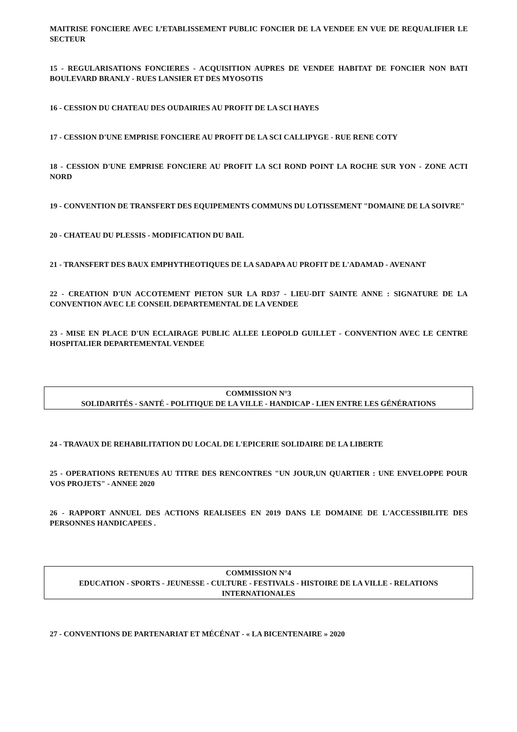MAITRISE FONCIERE AVEC L’ETABLISSEMENT PUBLIC FONCIER DE LA VENDEE EN VUE DE REQUALIFIER LE SECTEUR
15 - REGULARISATIONS FONCIERES - ACQUISITION AUPRES DE VENDEE HABITAT DE FONCIER NON BATI BOULEVARD BRANLY - RUES LANSIER ET DES MYOSOTIS
16 - CESSION DU CHATEAU DES OUDAIRIES AU PROFIT DE LA SCI HAYES
17 - CESSION D'UNE EMPRISE FONCIERE AU PROFIT DE LA SCI CALLIPYGE - RUE RENE COTY
18 - CESSION D'UNE EMPRISE FONCIERE AU PROFIT LA SCI ROND POINT LA ROCHE SUR YON - ZONE ACTI NORD
19 - CONVENTION DE TRANSFERT DES EQUIPEMENTS COMMUNS DU LOTISSEMENT "DOMAINE DE LA SOIVRE"
20 - CHATEAU DU PLESSIS - MODIFICATION DU BAIL
21 - TRANSFERT DES BAUX EMPHYTHEOTIQUES DE LA SADAPA AU PROFIT DE L'ADAMAD - AVENANT
22 - CREATION D'UN ACCOTEMENT PIETON SUR LA RD37 - LIEU-DIT SAINTE ANNE : SIGNATURE DE LA CONVENTION AVEC LE CONSEIL DEPARTEMENTAL DE LA VENDEE
23 - MISE EN PLACE D'UN ECLAIRAGE PUBLIC ALLEE LEOPOLD GUILLET - CONVENTION AVEC LE CENTRE HOSPITALIER DEPARTEMENTAL VENDEE
COMMISSION N°3
SOLIDARITÉS - SANTÉ - POLITIQUE DE LA VILLE - HANDICAP - LIEN ENTRE LES GÉNÉRATIONS
24 - TRAVAUX DE REHABILITATION DU LOCAL DE L'EPICERIE SOLIDAIRE DE LA LIBERTE
25 - OPERATIONS RETENUES AU TITRE DES RENCONTRES "UN JOUR,UN QUARTIER : UNE ENVELOPPE POUR VOS PROJETS" - ANNEE 2020
26 - RAPPORT ANNUEL DES ACTIONS REALISEES EN 2019 DANS LE DOMAINE DE L'ACCESSIBILITE DES PERSONNES HANDICAPEES .
COMMISSION N°4
EDUCATION - SPORTS - JEUNESSE - CULTURE - FESTIVALS - HISTOIRE DE LA VILLE - RELATIONS INTERNATIONALES
27 - CONVENTIONS DE PARTENARIAT ET MÉCÉNAT - « LA BICENTENAIRE » 2020